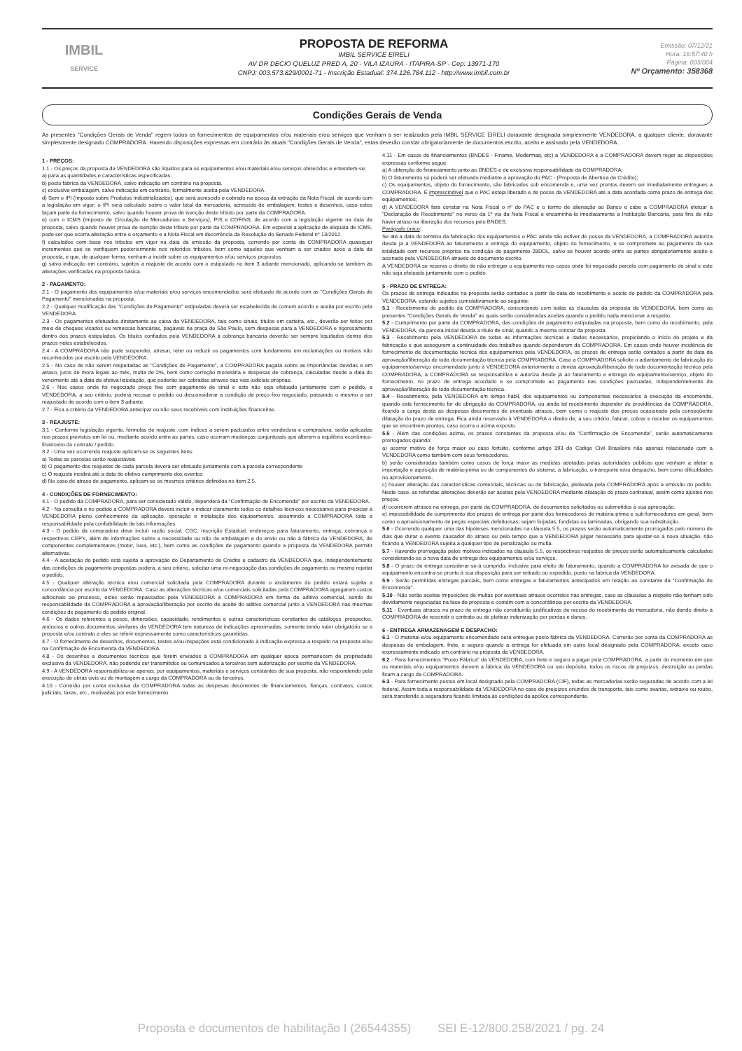IMBIL
SERVICE
PROPOSTA DE REFORMA
IMBIL SERVICE EIRELI
AV DR DECIO QUELUZ PRED A, 20 - VILA IZAURA - ITAPIRA-SP - Cep: 13971-170
CNPJ: 003.573.829/0001-71 - Inscrição Estadual: 374.126.784.112 - http://www.imbil.com.br
Emissão: 07/12/21
Hora: 16:57:40 h
Página: 003/004
Nº Orçamento: 358368
Condições Gerais de Venda
As presentes "Condições Gerais de Venda" regem todos os fornecimentos de equipamentos e/ou materiais e/ou serviços que venham a ser realizados pela IMBIL SERVICE EIRELI doravante designada simplesmente VENDEDORA, a qualquer cliente, doravante simplesmente designado COMPRADORA. Havendo disposições expressas em contrário às atuais "Condições Gerais de Venda", estas deverão constar obrigatoriamente de documentos escrito, aceito e assinado pela VENDEDORA.
1 - PREÇOS:
1.1 - Os preços da proposta da VENDEDORA são líquidos para os equipamentos e/ou materiais e/ou serviços oferecidos e entendem-se:
a) para as quantidades e características especificadas.
b) posto fábrica da VENDEDORA, salvo indicação em contrário na proposta.
c) exclusive embalagem, salvo indicação em contrário, formalmente aceita pela VENDEDORA.
d) Sem o IPI (Imposto sobre Produtos Industrializados), que será acrescido e cobrado na época da extração da Nota Fiscal, de acordo com a legislação em vigor; o IPI será calculado sobre o valor total da mercadoria, acrescido de embalagem, testes e desenhos, caso estes façam parte do fornecimento, salvo quando houver prova de isenção deste tributo por parte da COMPRADORA.
e) com o ICMS (Imposto de Circulação de Mercadorias e Serviços), PIS e COFINS, de acordo com a legislação vigente na data da proposta, salvo quando houver prova de isenção deste tributo por parte da COMPRADORA. Em especial a aplicação de alíquota de ICMS, pode ser que ocorra alteração entre o orçamento e a Nota Fiscal em decorrência da Resolução do Senado Federal nº 13/2012.
f) calculados com base nos tributos em vigor na data da emissão da proposta, correndo por conta da COMPRADORA quaisquer incrementos que se verifiquem posteriormente nos referidos tributos, bem como aqueles que venham a ser criados após a data da proposta, e que, de qualquer forma, venham a incidir sobre os equipamentos e/ou serviços propostos.
g) salvo indicação em contrário, sujeitos a reajuste de acordo com o estipulado no item 3 adiante mencionado, aplicando-se também às alterações verificadas na proposta básica.
2 - PAGAMENTO:
2.1 - O pagamento dos equipamentos e/ou materiais e/ou serviços encomendados será efetuado de acordo com as "Condições Gerais de Pagamento" mencionadas na proposta.
2.2 - Qualquer modificação das "Condições de Pagamento" estipuladas deverá ser estabelecida de comum acordo e aceita por escrito pela VENDEDORA.
2.3 - Os pagamentos efetuados diretamente ao caixa da VENDEDORA, tais como sinais, títulos em carteira, etc., deverão ser feitos por meio de cheques visados ou remessas bancárias, pagáveis na praça de São Paulo, sem despesas para a VENDEDORA e rigorosamente dentro dos prazos estipulados. Os títulos confiados pela VENDEDORA à cobrança bancária deverão ser sempre liquidados dentro dos prazos neles estabelecidos.
2.4 - A COMPRADORA não pode suspender, atrasar, reter ou reduzir os pagamentos com fundamento em reclamações ou motivos não reconhecidos por escrito pela VENDEDORA.
2.5 - No caso de não serem respeitadas as "Condições de Pagamento", a COMPRADORA pagará sobre as importâncias devidas e em atraso, juros de mora legais ao mês, multa de 2%, bem como correção monetária e despesas de cobrança, calculadas desde a data do vencimento até a data da efetiva liquidação, que poderão ser cobradas através das vias judiciais próprias.
2.6 - Nos casos onde foi negociado preço fixo com pagamento de sinal e este não seja efetuado juntamente com o pedido, a VENDEDORA, a seu critério, poderá recusar o pedido ou desconsiderar a condição de preço fixo negociado, passando o mesmo a ser reajustado de acordo com o item 3 adiante.
2.7 - Fica a critério da VENDEDORA antecipar ou não seus recebíveis com instituições financeiras.
3 - REAJUSTE:
3.1 - Conforme legislação vigente, fórmulas de reajuste, com índices a serem pactuados entre vendedora e compradora, serão aplicadas nos prazos previstos em lei ou, mediante acordo entre as partes, caso ocorram mudanças conjunturais que alterem o equilíbrio econômico-financeiro do contrato / pedido.
3.2 - Uma vez ocorrendo reajuste aplicam-se os seguintes itens:
a) Todas as parcelas serão reajustáveis
b) O pagamento dos reajustes de cada parcela deverá ser efetuado juntamente com a parcela correspondente
c) O reajuste incidirá até a data do efetivo cumprimento dos eventos
d) No caso de atraso de pagamento, aplicam-se os mesmos critérios definidos no item 2.5.
4 - CONDIÇÕES DE FORNECIMENTO:
4.1 - O pedido da COMPRADORA, para ser considerado válido, dependerá da "Confirmação de Encomenda" por escrito da VENDEDORA.
4.2 - Na consulta e no pedido a COMPRADORA deverá incluir e indicar claramente todos os detalhes técnicos necessários para propiciar à VENDEDORA pleno conhecimento da aplicação, operação e instalação dos equipamentos, assumindo a COMPRADORA toda a responsabilidade pela confiabilidade de tais informações.
4.3 - O pedido da compradora deve incluir razão social, CGC, Inscrição Estadual, endereços para faturamento, entrega, cobrança e respectivos CEP's, além de informações sobre a necessidade ou não de embalagem e do envio ou não à fábrica da VENDEDORA, de componentes complementares (motor, luva, etc.), bem como as condições de pagamento quando a proposta da VENDEDORA permitir alternativas.
4.4 - A aceitação do pedido está sujeita a aprovação do Departamento de Crédito e cadastro da VENDEDORA que, independentemente das condições de pagamento propostas poderá, a seu critério, solicitar uma re-negociação das condições de pagamento ou mesmo rejeitar o pedido.
4.5 - Qualquer alteração técnica e/ou comercial solicitada pela COMPRADORA durante o andamento do pedido estará sujeita a concordância por escrito da VENDEDORA. Caso as alterações técnicas e/ou comerciais solicitadas pela COMPRADORA agregarem custos adicionais ao processo, estes serão repassados pela VENDEDORA à COMPRADORA em forma de aditivo comercial, sendo de responsabilidade da COMPRADORA a aprovação/liberação por escrito de aceite do aditivo comercial junto a VENDEDORA nas mesmas condições de pagamento do pedido original.
4.6 - Os dados referentes a pesos, dimensões, capacidade, rendimentos e outras características constantes de catálogos, prospectos, anúncios e outros documentos similares da VENDEDORA tem natureza de indicações aproximadas, somente tendo valor obrigatório se a proposta e/ou contrato a eles se referir expressamente como características garantidas.
4.7 - O fornecimento de desenhos, documentos, testes e/ou inspeções está condicionado à indicação expressa a respeito na proposta e/ou na Confirmação de Encomenda da VENDEDORA.
4.8 - Os desenhos e documentos técnicos que forem enviados à COMPRADORA em qualquer época permanecem de propriedade exclusiva da VENDEDORA, não podendo ser transmitidos ou comunicados a terceiros sem autorização por escrito da VENDEDORA.
4.9 - A VENDEDORA responsabiliza-se apenas, por equipamentos, materiais e serviços constantes de sua proposta, não respondendo pela execução de obras civis ou de montagem a cargo da COMPRADORA ou de terceiros.
4.10 - Correrão por conta exclusiva da COMPRADORA todas as despesas decorrentes de financiamentos, fianças, contratos, custos judiciais, taxas, etc., motivadas por este fornecimento.
4.11 - Em casos de financiamentos (BNDES - Finame, Modermaq, etc) a VENDEDORA e a COMPRADORA devem reger as disposições expressas conforme segue:
a) A obtenção do financiamento junto ao BNDES é de exclusiva responsabilidade da COMPRADORA;
b) O faturamento só poderá ser efetuado mediante a aprovação do PAC - (Proposta de Abertura de Crédito);
c) Os equipamentos, objeto do fornecimento, são fabricados sob encomenda e, uma vez prontos devem ser imediatamente entregues a COMPRADORA. É imprescindível que o PAC esteja liberado e de posse da VENDEDORA até a data acordada como prazo de entrega dos equipamentos;
d) A VENDEDORA fará constar na Nota Fiscal o nº do PAC e o termo de alienação ao Banco e cabe a COMPRADORA efetuar a "Declaração de Recebimento" no verso da 1ª via da Nota Fiscal e encaminhá-la imediatamente a Instituição Bancária, para fins de não haver atraso na liberação dos recursos pelo BNDES.
Parágrafo único:
Se até a data do termino da fabricação dos equipamentos o PAC ainda não estiver de posse da VENDEDORA, a COMPRADORA autoriza desde já a VENDEDORA ao faturamento e entrega do equipamento, objeto do fornecimento, e se compromete ao pagamento da sua totalidade com recursos próprios na condição de pagamento 28DDL, salvo se houver acordo entre as partes obrigatoriamente aceito e assinado pela VENDEDORA através de documento escrito.
A VENDEDORA se reserva o direito de não entregar o equipamento nos casos onde foi negociado parcela com pagamento de sinal e este não seja efetuado juntamente com o pedido.
5 - PRAZO DE ENTREGA:
Os prazos de entrega indicados na proposta serão contados a partir da data do recebimento e aceite do pedido da COMPRADORA pela VENDEDORA, estando sujeitos cumulativamente ao seguinte:
5.1 - Recebimento do pedido da COMPRADORA, concordando com todas as cláusulas da proposta da VENDEDORA, bem como as presentes "Condições Gerais de Venda" as quais serão consideradas aceitas quando o pedido nada mencionar a respeito.
5.2 - Cumprimento por parte da COMPRADORA, das condições de pagamento estipuladas na proposta, bem como do recebimento, pela VENDEDORA, da parcela inicial devida a título de sinal, quando a mesma constar da proposta.
5.3 - Recebimento pela VENDEDORA de todas as informações técnicas e dados necessários, propiciando o início do projeto e da fabricação e que assegurem a continuidade dos trabalhos quando dependerem da COMPRADORA. Em casos onde houver incidência de fornecimento de documentação técnica dos equipamentos pela VENDEDORA, os prazos de entrega serão contados a partir da data da aprovação/liberação de toda documentação técnica pela COMPRADORA. Caso a COMPRADORA solicite o adiantamento de fabricação do equipamento/serviço encomendado junto à VENDEDORA anteriormente a devida aprovação/liberação de toda documentação técnica pela COMPRADORA, a COMPRADORA se responsabiliza e autoriza desde já ao faturamento e entrega do equipamento/serviço, objeto do fornecimento, no prazo de entrega acordado e se compromete ao pagamento nas condições pactuadas, independentemente da aprovação/liberação de toda documentação técnica.
5.4 - Recebimento, pela VENDEDORA em tempo hábil, dos equipamentos ou componentes necessários à execução da encomenda, quando este fornecimento for de obrigação da COMPRADORA, ou ainda tal recebimento depender de providências da COMPRADORA, ficando a cargo desta as despesas decorrentes de eventuais atrasos, bem como o reajuste dos preços ocasionado pela conseqüente dilatação do prazo de entrega. Fica ainda reservado à VENDEDORA o direito de, a seu critério, faturar, cobrar e receber os equipamentos que se encontrem prontos, caso ocorra o acima exposto.
5.5 - Além das condições acima, os prazos constantes da proposta e/ou da "Confirmação de Encomenda", serão automaticamente prorrogados quando:
a) ocorrer motivo de força maior ou caso fortuito, conforme artigo 393 do Código Civil Brasileiro não apenas relacionado com a VENDEDORA como também com seus fornecedores.
b) serão consideradas também como casos de força maior as medidas adotadas pelas autoridades públicas que venham a afetar a importação e aquisição de matéria-prima ou de componentes do sistema, a fabricação, o transporte e/ou despacho, bem como dificuldades no aprovisionamento.
c) houver alteração das características comerciais, técnicas ou de fabricação, pleiteada pela COMPRADORA após a emissão do pedido. Neste caso, as referidas alterações deverão ser aceitas pela VENDEDORA mediante dilatação do prazo contratual, assim como ajustes nos preços.
d) ocorrerem atrasos na entrega, por parte da COMPRADORA, de documentos solicitados ou submetidos à sua apreciação.
e) impossibilidade de cumprimento dos prazos de entrega por parte dos fornecedores de matéria-prima e sub-fornecedores em geral, bem como o aprovisionamento de peças especiais defeituosas, sejam forjadas, fundidas ou laminadas, obrigando sua substituição.
5.6 - Ocorrendo qualquer uma das hipóteses mencionadas na cláusula 5.5, os prazos serão automaticamente prorrogados pelo número de dias que durar o evento causador do atraso ou pelo tempo que a VENDEDORA julgar necessário para ajustar-se à nova situação, não ficando a VENDEDORA sujeita a qualquer tipo de penalização ou multa.
5.7 - Havendo prorrogação pelos motivos indicados na cláusula 5.5, os respectivos reajustes de preços serão automaticamente calculados considerando-se a nova data de entrega dos equipamentos e/ou serviços.
5.8 - O prazo de entrega considerar-se-á cumprido, inclusive para efeito de faturamento, quando a COMPRADORA for avisada de que o equipamento encontra-se pronto à sua disposição para ser retirado ou expedido, posto na fabrica da VENDEDORA.
5.9 - Serão permitidas entregas parciais, bem como entregas e faturamentos antecipados em relação ao constante da "Confirmação de Encomenda".
5.10 - Não serão aceitas imposições de multas por eventuais atrasos ocorridos nas entregas, caso as cláusulas a respeito não tenham sido devidamente negociadas na fase de proposta e contém com a concordância por escrito da VENDEDORA.
5.11 - Eventuais atrasos no prazo de entrega não constituirão justificativas de recusa do recebimento da mercadoria, não dando direito à COMPRADORA de rescindir o contrato ou de pleitear indenização por perdas e danos.
6 - ENTREGA ARMAZENAGEM E DESPACHO:
6.1 - O material e/ou equipamento encomendado será entregue posto fábrica da VENDEDORA. Correrão por conta da COMPRADORA as despesas de embalagem, frete, e seguro quando a entrega for efetuada em outro local designado pela COMPRADORA, exceto caso expressamente indicado em contrário na proposta da VENDEDORA.
6.2 - Para fornecimentos "Posto Fábrica" da VENDEDORA, com frete e seguro a pagar pela COMPRADORA, a partir do momento em que os materiais e/ou equipamentos deixem a fábrica da VENDEDORA ou seu depósito, todos os riscos de prejuízos, destruição ou perdas ficam a cargo da COMPRADORA.
6.3 - Para fornecimento postos em local designado pela COMPRADORA (CIF), todas as mercadorias serão seguradas de acordo com a lei federal. Assim toda a responsabilidade da VENDEDORA no caso de prejuízos oriundos de transporte, tais como avarias, extravio ou roubo, será transferido à seguradora ficando limitada às condições da apólice correspondente.
Proposta e documentos de habilitação I (26544355) SEI E-12/800.258/2021 / pg. 24